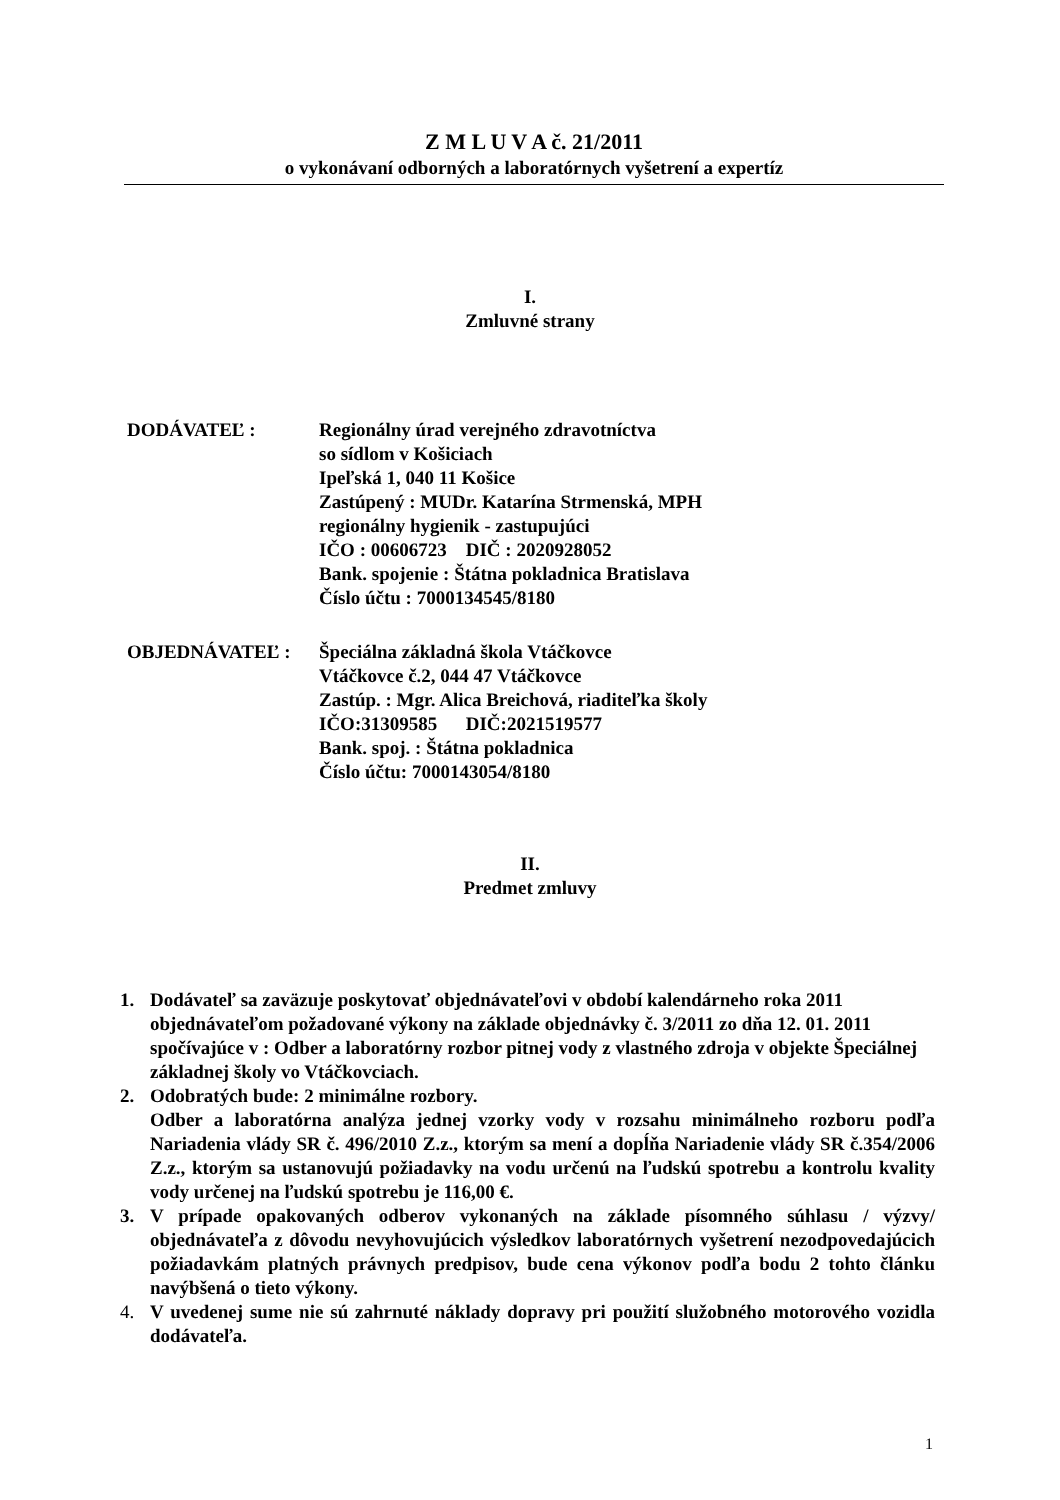Z M L U V A č. 21/2011
o vykonávaní odborných a laboratórnych vyšetrení a expertíz
I.
Zmluvné strany
DODÁVATEĽ : Regionálny úrad verejného zdravotníctva
so sídlom v Košiciach
Ipeľská 1, 040 11 Košice
Zastúpený : MUDr. Katarína Strmenská, MPH
regionálny hygienik - zastupujúci
IČO : 00606723 DIČ : 2020928052
Bank. spojenie : Štátna pokladnica Bratislava
Číslo účtu : 7000134545/8180
OBJEDNÁVATEĽ : Špeciálna základná škola Vtáčkovce
Vtáčkovce č.2, 044 47 Vtáčkovce
Zastúp. : Mgr. Alica Breichová, riaditeľka školy
IČO:31309585 DIČ:2021519577
Bank. spoj. : Štátna pokladnica
Číslo účtu: 7000143054/8180
II.
Predmet zmluvy
1. Dodávateľ sa zaväzuje poskytovať objednávateľovi v období kalendárneho roka 2011 objednávateľom požadované výkony na základe objednávky č. 3/2011 zo dňa 12. 01. 2011 spočívajúce v : Odber a laboratórny rozbor pitnej vody z vlastného zdroja v objekte Špeciálnej základnej školy vo Vtáčkovciach.
2. Odobratých bude: 2 minimálne rozbory.
Odber a laboratórna analýza jednej vzorky vody v rozsahu minimálneho rozboru podľa Nariadenia vlády SR č. 496/2010 Z.z., ktorým sa mení a dopĺňa Nariadenie vlády SR č.354/2006 Z.z., ktorým sa ustanovujú požiadavky na vodu určenú na ľudskú spotrebu a kontrolu kvality vody určenej na ľudskú spotrebu je 116,00 €.
3. V prípade opakovaných odberov vykonaných na základe písomného súhlasu / výzvy/ objednávateľa z dôvodu nevyhovujúcich výsledkov laboratórnych vyšetrení nezodpovedajúcich požiadavkám platných právnych predpisov, bude cena výkonov podľa bodu 2 tohto článku navýbšená o tieto výkony.
4. V uvedenej sume nie sú zahrnuté náklady dopravy pri použití služobného motorového vozidla dodávateľa.
1